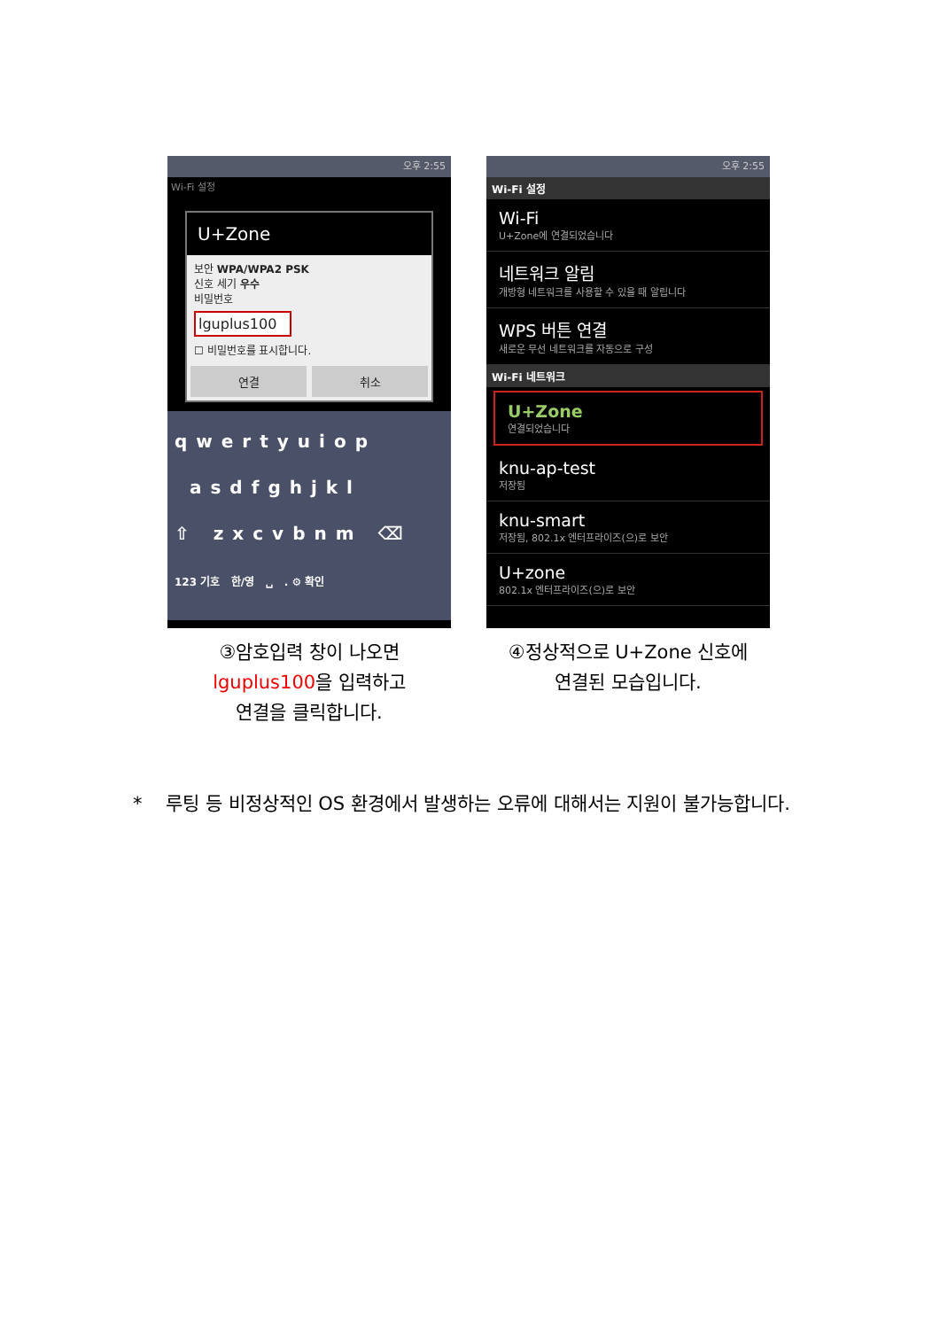오후 2:55
Wi-Fi 설정
U+Zone
보안 WPA/WPA2 PSK
신호 세기 우수
비밀번호
lguplus100
☐ 비밀번호를 표시합니다.
연결 취소
qwertyuiop
asdfghjkl
⇧ zxcvbnm ⌫
123 기호 한/영 ␣ . ⚙ 확인
③암호입력 창이 나오면
lguplus100을 입력하고
연결을 클릭합니다.
오후 2:55
Wi-Fi 설정
Wi-Fi
U+Zone에 연결되었습니다
네트워크 알림
개방형 네트워크를 사용할 수 있을 때 알립니다
WPS 버튼 연결
새로운 무선 네트워크를 자동으로 구성
Wi-Fi 네트워크
U+Zone
연결되었습니다
knu-ap-test
저장됨
knu-smart
저장됨, 802.1x 엔터프라이즈(으)로 보안
U+zone
802.1x 엔터프라이즈(으)로 보안
④정상적으로 U+Zone 신호에
연결된 모습입니다.
* 루팅 등 비정상적인 OS 환경에서 발생하는 오류에 대해서는 지원이 불가능합니다.